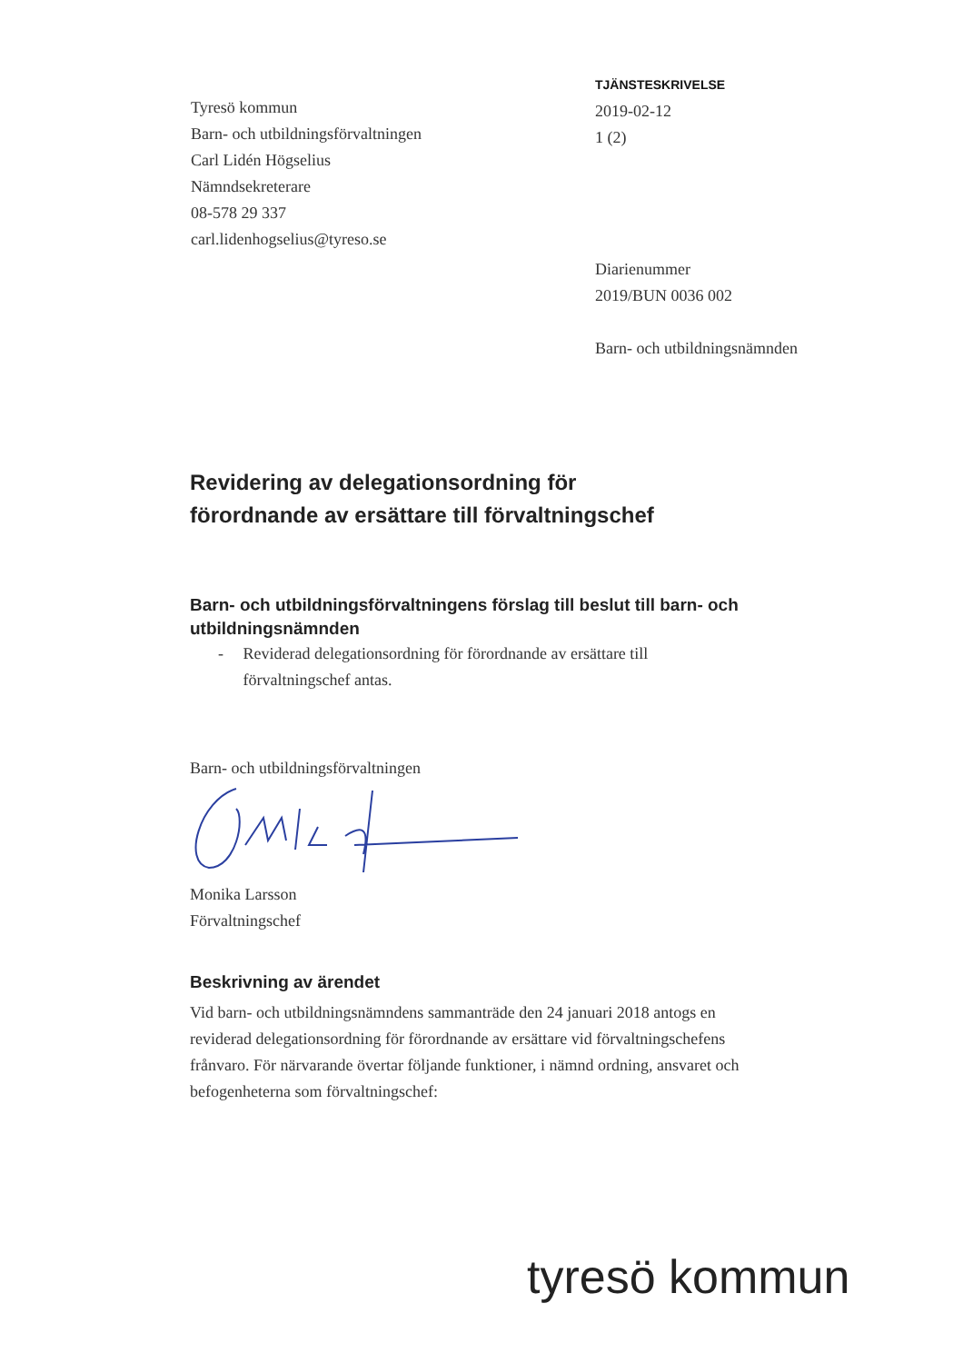Tyresö kommun
Barn- och utbildningsförvaltningen
Carl Lidén Högselius
Nämndsekreterare
08-578 29 337
carl.lidenhogselius@tyreso.se
TJÄNSTESKRIVELSE
2019-02-12
1 (2)
Diarienummer
2019/BUN 0036 002
Barn- och utbildningsnämnden
Revidering av delegationsordning för
förordnande av ersättare till förvaltningschef
Barn- och utbildningsförvaltningens förslag till beslut till barn- och utbildningsnämnden
- Reviderad delegationsordning för förordnande av ersättare till förvaltningschef antas.
Barn- och utbildningsförvaltningen
Monika Larsson
Förvaltningschef
Beskrivning av ärendet
Vid barn- och utbildningsnämndens sammanträde den 24 januari 2018 antogs en reviderad delegationsordning för förordnande av ersättare vid förvaltningschefens frånvaro. För närvarande övertar följande funktioner, i nämnd ordning, ansvaret och befogenheterna som förvaltningschef:
tyresö kommun